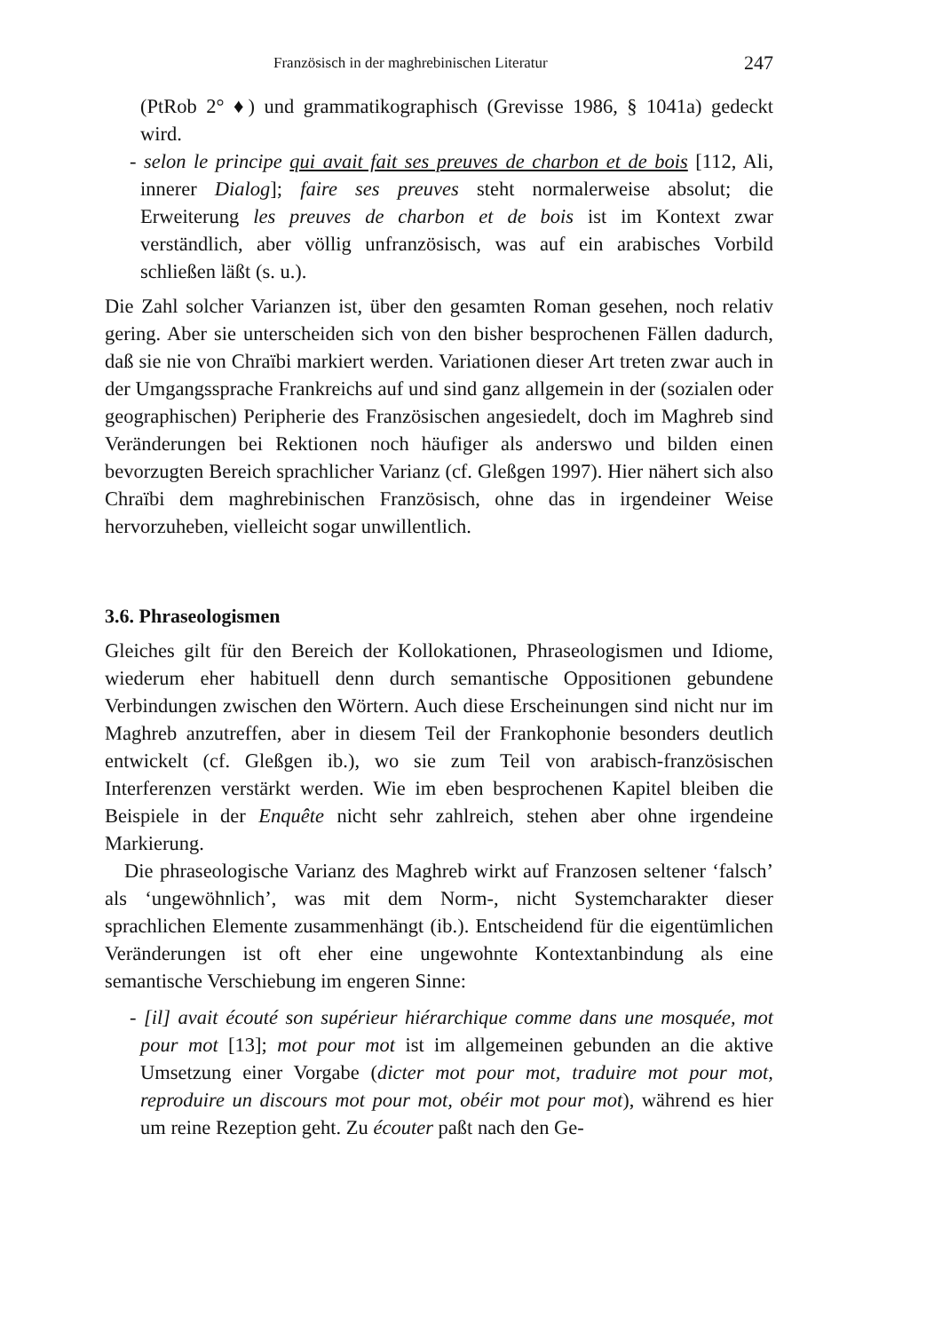Französisch in der maghrebinischen Literatur 247
(PtRob 2° ♦) und grammatikographisch (Grevisse 1986, § 1041a) gedeckt wird.
- selon le principe qui avait fait ses preuves de charbon et de bois [112, Ali, innerer Dialog]; faire ses preuves steht normalerweise absolut; die Erweiterung les preuves de charbon et de bois ist im Kontext zwar verständlich, aber völlig unfranzösisch, was auf ein arabisches Vorbild schließen läßt (s. u.).
Die Zahl solcher Varianzen ist, über den gesamten Roman gesehen, noch relativ gering. Aber sie unterscheiden sich von den bisher besprochenen Fällen dadurch, daß sie nie von Chraïbi markiert werden. Variationen dieser Art treten zwar auch in der Umgangssprache Frankreichs auf und sind ganz allgemein in der (sozialen oder geographischen) Peripherie des Französischen angesiedelt, doch im Maghreb sind Veränderungen bei Rektionen noch häufiger als anderswo und bilden einen bevorzugten Bereich sprachlicher Varianz (cf. Gleßgen 1997). Hier nähert sich also Chraïbi dem maghrebinischen Französisch, ohne das in irgendeiner Weise hervorzuheben, vielleicht sogar unwillentlich.
3.6. Phraseologismen
Gleiches gilt für den Bereich der Kollokationen, Phraseologismen und Idiome, wiederum eher habituell denn durch semantische Oppositionen gebundene Verbindungen zwischen den Wörtern. Auch diese Erscheinungen sind nicht nur im Maghreb anzutreffen, aber in diesem Teil der Frankophonie besonders deutlich entwickelt (cf. Gleßgen ib.), wo sie zum Teil von arabisch-französischen Interferenzen verstärkt werden. Wie im eben besprochenen Kapitel bleiben die Beispiele in der Enquête nicht sehr zahlreich, stehen aber ohne irgendeine Markierung.
Die phraseologische Varianz des Maghreb wirkt auf Franzosen seltener ‘falsch’ als ‘ungewöhnlich’, was mit dem Norm-, nicht Systemcharakter dieser sprachlichen Elemente zusammenhängt (ib.). Entscheidend für die eigentümlichen Veränderungen ist oft eher eine ungewohnte Kontextanbindung als eine semantische Verschiebung im engeren Sinne:
- [il] avait écouté son supérieur hiérarchique comme dans une mosquée, mot pour mot [13]; mot pour mot ist im allgemeinen gebunden an die aktive Umsetzung einer Vorgabe (dicter mot pour mot, traduire mot pour mot, reproduire un discours mot pour mot, obéir mot pour mot), während es hier um reine Rezeption geht. Zu écouter paßt nach den Ge-